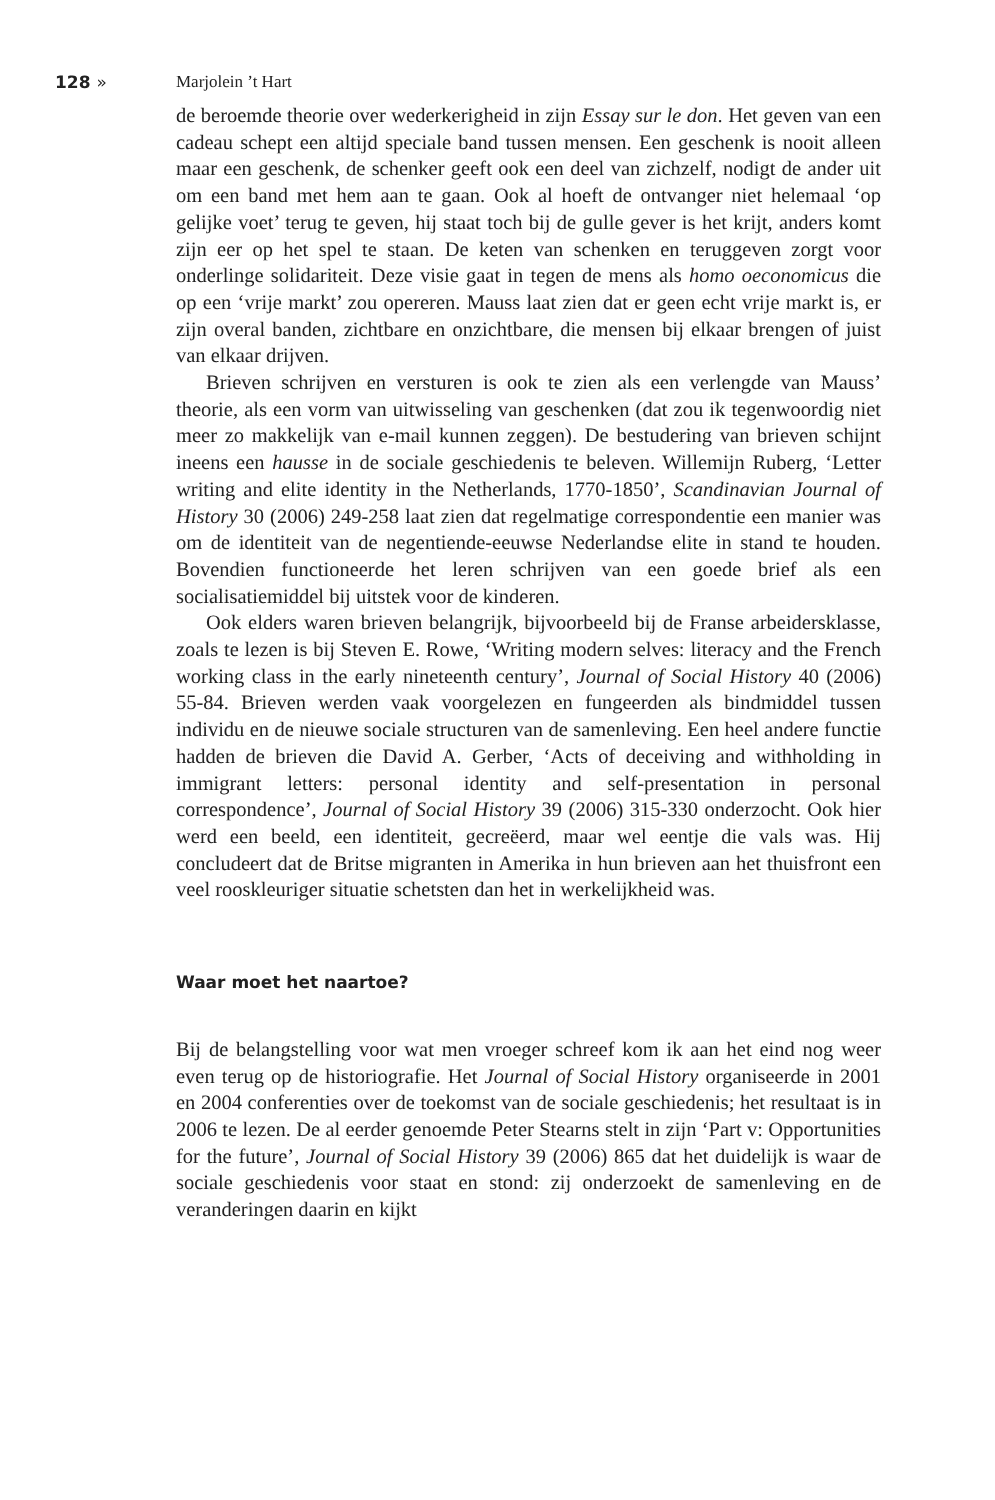128 » Marjolein ’t Hart
de beroemde theorie over wederkerigheid in zijn Essay sur le don. Het geven van een cadeau schept een altijd speciale band tussen mensen. Een geschenk is nooit alleen maar een geschenk, de schenker geeft ook een deel van zich­zelf, nodigt de ander uit om een band met hem aan te gaan. Ook al hoeft de ontvanger niet helemaal ‘op gelijke voet’ terug te geven, hij staat toch bij de gulle gever is het krijt, anders komt zijn eer op het spel te staan. De keten van schenken en teruggeven zorgt voor onderlinge solidariteit. Deze visie gaat in tegen de mens als homo oeconomicus die op een ‘vrije markt’ zou opereren. Mauss laat zien dat er geen echt vrije markt is, er zijn overal banden, zichtbare en onzichtbare, die mensen bij elkaar brengen of juist van elkaar drijven.
Brieven schrijven en versturen is ook te zien als een verlengde van Mauss’ theorie, als een vorm van uitwisseling van geschenken (dat zou ik tegenwoor­dig niet meer zo makkelijk van e-mail kunnen zeggen). De bestudering van brieven schijnt ineens een hausse in de sociale geschiedenis te beleven. Wille­mijn Ruberg, ‘Letter writing and elite identity in the Netherlands, 1770-1850’, Scandinavian Journal of History 30 (2006) 249-258 laat zien dat regelmatige correspondentie een manier was om de identiteit van de negentiende-eeuwse Nederlandse elite in stand te houden. Bovendien functioneerde het leren schrijven van een goede brief als een socialisatiemiddel bij uitstek voor de kinderen.
Ook elders waren brieven belangrijk, bijvoorbeeld bij de Franse arbeiders­klasse, zoals te lezen is bij Steven E. Rowe, ‘Writing modern selves: literacy and the French working class in the early nineteenth century’, Journal of Social History 40 (2006) 55-84. Brieven werden vaak voorgelezen en fungeerden als bindmiddel tussen individu en de nieuwe sociale structuren van de samen­leving. Een heel andere functie hadden de brieven die David A. Gerber, ‘Acts of deceiving and withholding in immigrant letters: personal identity and self-presentation in personal correspondence’, Journal of Social History 39 (2006) 315-330 onderzocht. Ook hier werd een beeld, een identiteit, gecreëerd, maar wel eentje die vals was. Hij concludeert dat de Britse migranten in Amerika in hun brieven aan het thuisfront een veel rooskleuriger situatie schetsten dan het in werkelijkheid was.
Waar moet het naartoe?
Bij de belangstelling voor wat men vroeger schreef kom ik aan het eind nog weer even terug op de historiografie. Het Journal of Social History organi­seerde in 2001 en 2004 conferenties over de toekomst van de sociale geschie­denis; het resultaat is in 2006 te lezen. De al eerder genoemde Peter Stearns stelt in zijn ‘Part v: Opportunities for the future’, Journal of Social History 39 (2006) 865 dat het duidelijk is waar de sociale geschiedenis voor staat en stond: zij onderzoekt de samenleving en de veranderingen daarin en kijkt